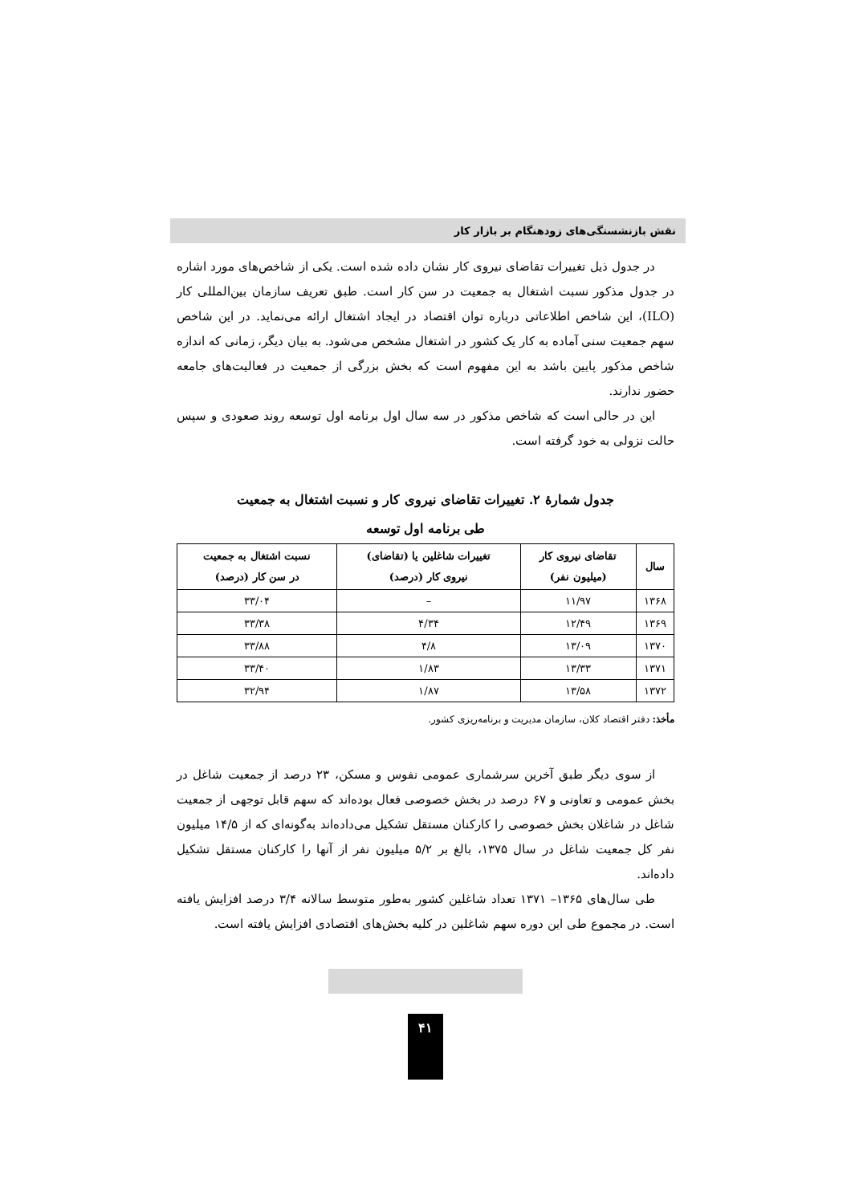نقش بازنشستگی‌های زودهنگام بر بازار کار
در جدول ذیل تغییرات تقاضای نیروی کار نشان داده شده است. یکی از شاخص‌های مورد اشاره در جدول مذکور نسبت اشتغال به جمعیت در سن کار است. طبق تعریف سازمان بین‌المللی کار (ILO)، این شاخص اطلاعاتی درباره توان اقتصاد در ایجاد اشتغال ارائه می‌نماید. در این شاخص سهم جمعیت سنی آماده به کار یک کشور در اشتغال مشخص می‌شود. به بیان دیگر، زمانی که اندازه شاخص مذکور پایین باشد به این مفهوم است که بخش بزرگی از جمعیت در فعالیت‌های جامعه حضور ندارند.
این در حالی است که شاخص مذکور در سه سال اول برنامه اول توسعه روند صعودی و سپس حالت نزولی به خود گرفته است.
جدول شمارهٔ ۲. تغییرات تقاضای نیروی کار و نسبت اشتغال به جمعیت
طی برنامه اول توسعه
| سال | تقاضای نیروی کار (میلیون نفر) | تغییرات شاغلین یا (تقاضای) نیروی کار (درصد) | نسبت اشتغال به جمعیت در سن کار (درصد) |
| --- | --- | --- | --- |
| ۱۳۶۸ | ۱۱/۹۷ | – | ۳۳/۰۴ |
| ۱۳۶۹ | ۱۲/۴۹ | ۴/۳۴ | ۳۳/۳۸ |
| ۱۳۷۰ | ۱۳/۰۹ | ۴/۸ | ۳۳/۸۸ |
| ۱۳۷۱ | ۱۳/۳۳ | ۱/۸۳ | ۳۳/۴۰ |
| ۱۳۷۲ | ۱۳/۵۸ | ۱/۸۷ | ۳۲/۹۴ |
مأخذ: دفتر اقتصاد کلان، سازمان مدیریت و برنامه‌ریزی کشور.
از سوی دیگر طبق آخرین سرشماری عمومی نفوس و مسکن، ۲۳ درصد از جمعیت شاغل در بخش عمومی و تعاونی و ۶۷ درصد در بخش خصوصی فعال بوده‌اند که سهم قابل توجهی از جمعیت شاغل در شاغلان بخش خصوصی را کارکنان مستقل تشکیل می‌داده‌اند به‌گونه‌ای که از ۱۴/۵ میلیون نفر کل جمعیت شاغل در سال ۱۳۷۵، بالغ بر ۵/۲ میلیون نفر از آنها را کارکنان مستقل تشکیل داده‌اند.
طی سال‌های ۱۳۶۵– ۱۳۷۱ تعداد شاغلین کشور به‌طور متوسط سالانه ۳/۴ درصد افزایش یافته است. در مجموع طی این دوره سهم شاغلین در کلیه بخش‌های اقتصادی افزایش یافته است.
۴۱